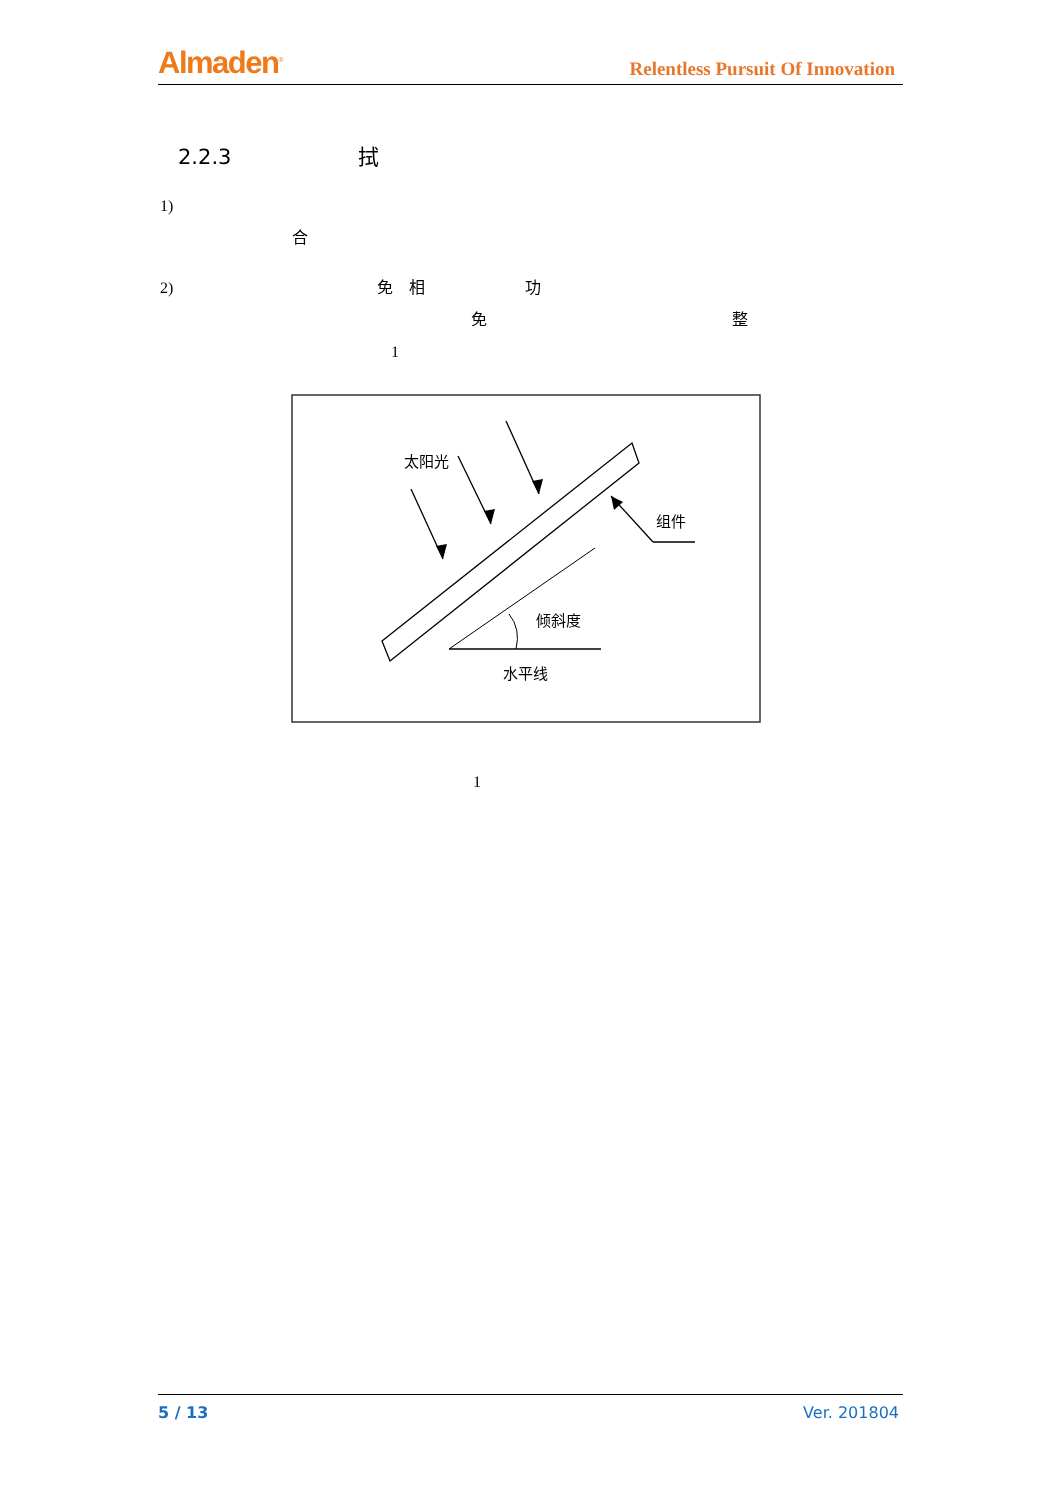Almaden<sup>®</sup>
Relentless Pursuit Of Innovation
2.2.3 拭
1)
合
2) 免　相 功
免 整
1
太阳光
组件
倾斜度
水平线
1
5 / 13 Ver. 201804